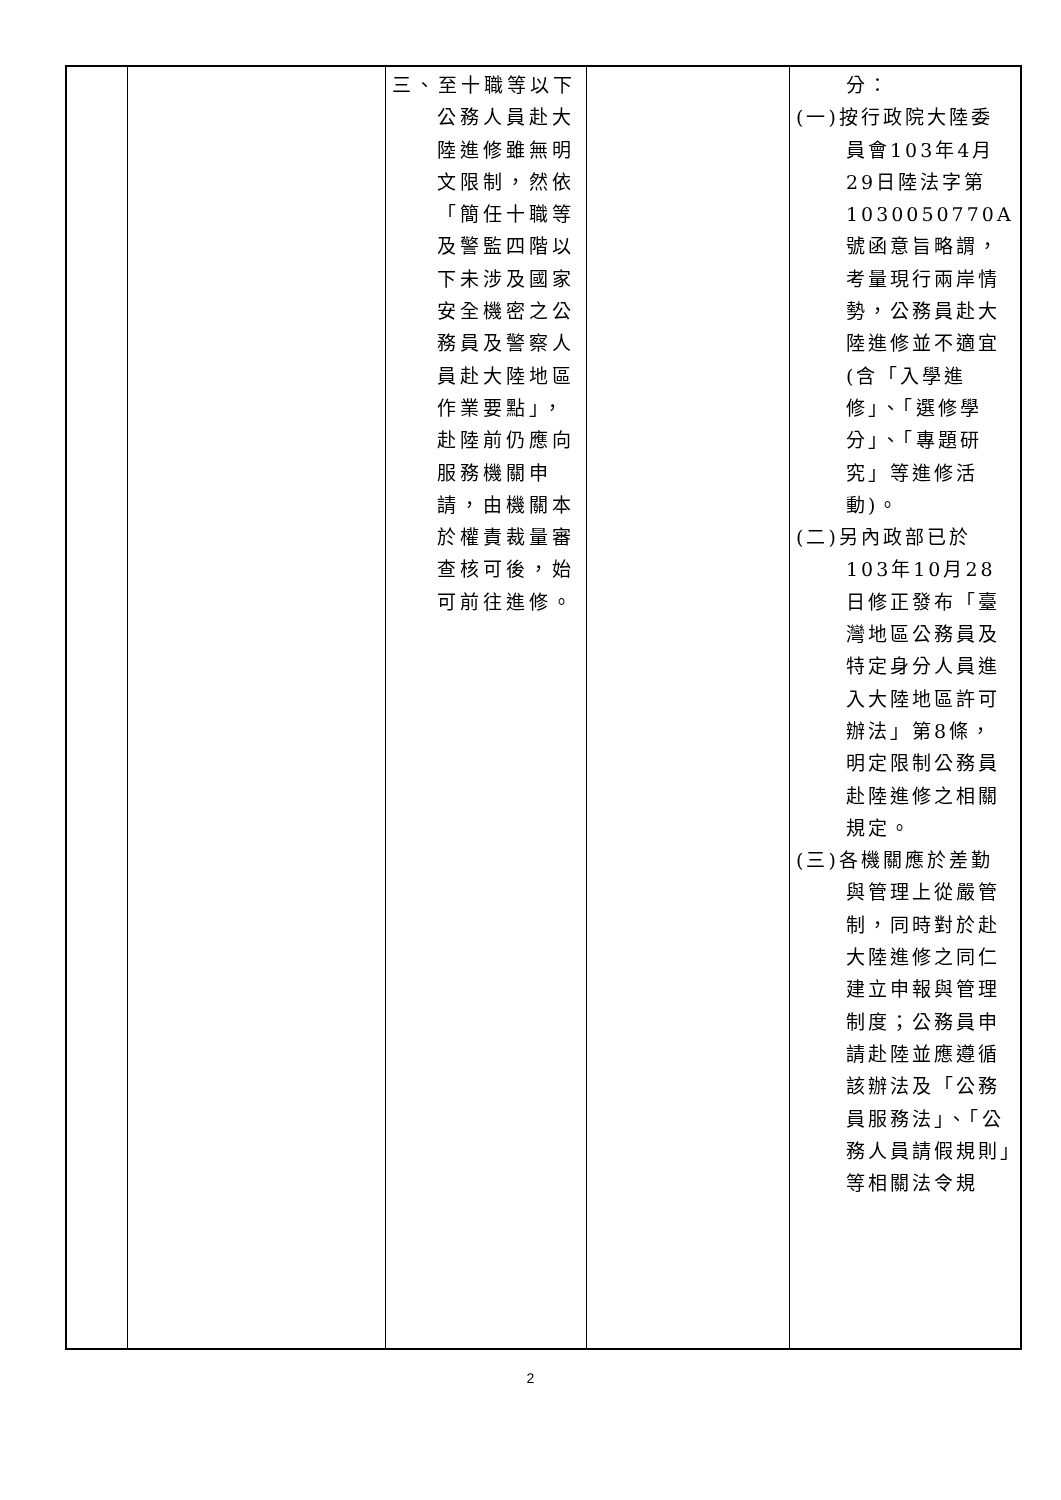| | | 三、至十職等以下公務人員赴大陸進修雖無明文限制，然依「簡任十職等及警監四階以下未涉及國家安全機密之公務員及警察人員赴大陸地區作業要點」，赴陸前仍應向服務機關申請，由機關本於權責裁量審查核可後，始可前往進修。 | | 分： (一)按行政院大陸委員會103年4月29日陸法字第1030050770A號函意旨略謂，考量現行兩岸情勢，公務員赴大陸進修並不適宜(含「入學進修」、「選修學分」、「專題研究」等進修活動)。 (二)另內政部已於103年10月28日修正發布「臺灣地區公務員及特定身分人員進入大陸地區許可辦法」第8條，明定限制公務員赴陸進修之相關規定。 (三)各機關應於差勤與管理上從嚴管制，同時對於赴大陸進修之同仁建立申報與管理制度；公務員申請赴陸並應遵循該辦法及「公務員服務法」、「公務人員請假規則」等相關法令規 |
2